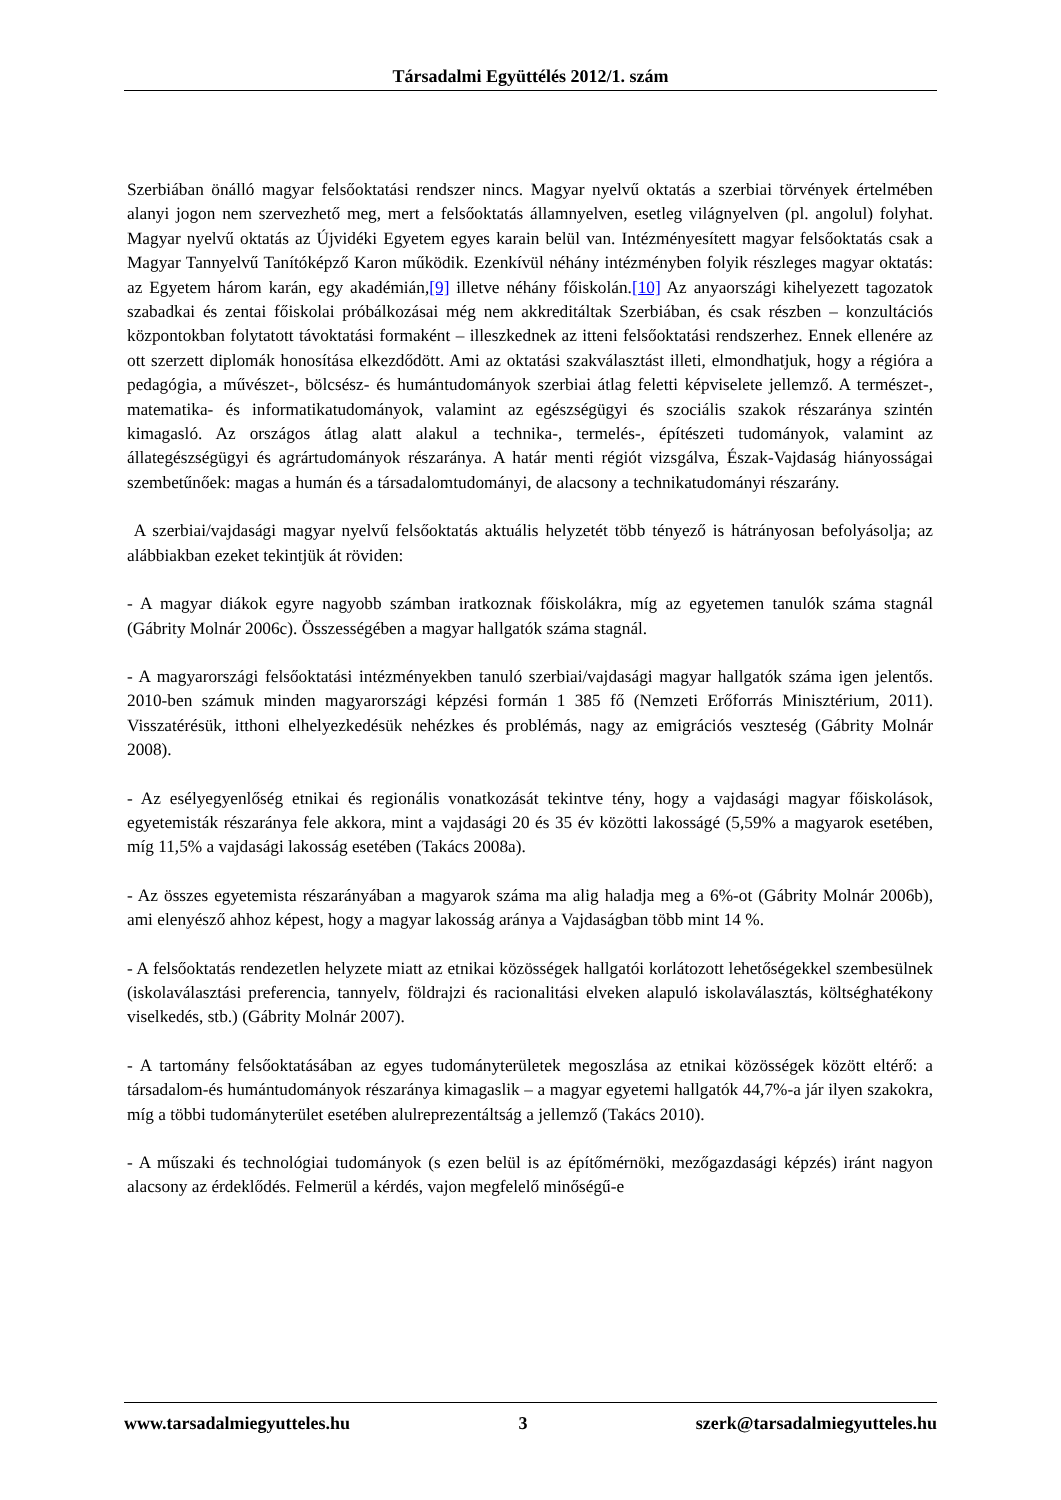Társadalmi Együttélés 2012/1. szám
Szerbiában önálló magyar felsőoktatási rendszer nincs. Magyar nyelvű oktatás a szerbiai törvények értelmében alanyi jogon nem szervezhető meg, mert a felsőoktatás államnyelven, esetleg világnyelven (pl. angolul) folyhat. Magyar nyelvű oktatás az Újvidéki Egyetem egyes karain belül van. Intézményesített magyar felsőoktatás csak a Magyar Tannyelvű Tanítóképző Karon működik. Ezenkívül néhány intézményben folyik részleges magyar oktatás: az Egyetem három karán, egy akadémián,[9] illetve néhány főiskolán.[10] Az anyaországi kihelyezett tagozatok szabadkai és zentai főiskolai próbálkozásai még nem akkreditáltak Szerbiában, és csak részben – konzultációs központokban folytatott távoktatási formaként – illeszkednek az itteni felsőoktatási rendszerhez. Ennek ellenére az ott szerzett diplomák honosítása elkezdődött. Ami az oktatási szakválasztást illeti, elmondhatjuk, hogy a régióra a pedagógia, a művészet-, bölcsész- és humántudományok szerbiai átlag feletti képviselete jellemző. A természet-, matematika- és informatikatudományok, valamint az egészségügyi és szociális szakok részaránya szintén kimagasló. Az országos átlag alatt alakul a technika-, termelés-, építészeti tudományok, valamint az állategészségügyi és agrártudományok részaránya. A határ menti régiót vizsgálva, Észak-Vajdaság hiányosságai szembetűnőek: magas a humán és a társadalomtudományi, de alacsony a technikatudományi részarány.
A szerbiai/vajdasági magyar nyelvű felsőoktatás aktuális helyzetét több tényező is hátrányosan befolyásolja; az alábbiakban ezeket tekintjük át röviden:
- A magyar diákok egyre nagyobb számban iratkoznak főiskolákra, míg az egyetemen tanulók száma stagnál (Gábrity Molnár 2006c). Összességében a magyar hallgatók száma stagnál.
- A magyarországi felsőoktatási intézményekben tanuló szerbiai/vajdasági magyar hallgatók száma igen jelentős. 2010-ben számuk minden magyarországi képzési formán 1 385 fő (Nemzeti Erőforrás Minisztérium, 2011). Visszatérésük, itthoni elhelyezkedésük nehézkes és problémás, nagy az emigrációs veszteség (Gábrity Molnár 2008).
- Az esélyegyenlőség etnikai és regionális vonatkozását tekintve tény, hogy a vajdasági magyar főiskolások, egyetemisták részaránya fele akkora, mint a vajdasági 20 és 35 év közötti lakosságé (5,59% a magyarok esetében, míg 11,5% a vajdasági lakosság esetében (Takács 2008a).
- Az összes egyetemista részarányában a magyarok száma ma alig haladja meg a 6%-ot (Gábrity Molnár 2006b), ami elenyésző ahhoz képest, hogy a magyar lakosság aránya a Vajdaságban több mint 14 %.
- A felsőoktatás rendezetlen helyzete miatt az etnikai közösségek hallgatói korlátozott lehetőségekkel szembesülnek (iskolaválasztási preferencia, tannyelv, földrajzi és racionalitási elveken alapuló iskolaválasztás, költséghatékony viselkedés, stb.) (Gábrity Molnár 2007).
- A tartomány felsőoktatásában az egyes tudományterületek megoszlása az etnikai közösségek között eltérő: a társadalom-és humántudományok részaránya kimagaslik – a magyar egyetemi hallgatók 44,7%-a jár ilyen szakokra, míg a többi tudományterület esetében alulreprezentáltság a jellemző (Takács 2010).
- A műszaki és technológiai tudományok (s ezen belül is az építőmérnöki, mezőgazdasági képzés) iránt nagyon alacsony az érdeklődés. Felmerül a kérdés, vajon megfelelő minőségű-e
www.tarsadalmiegyutteles.hu 3 szerk@tarsadalmiegyutteles.hu